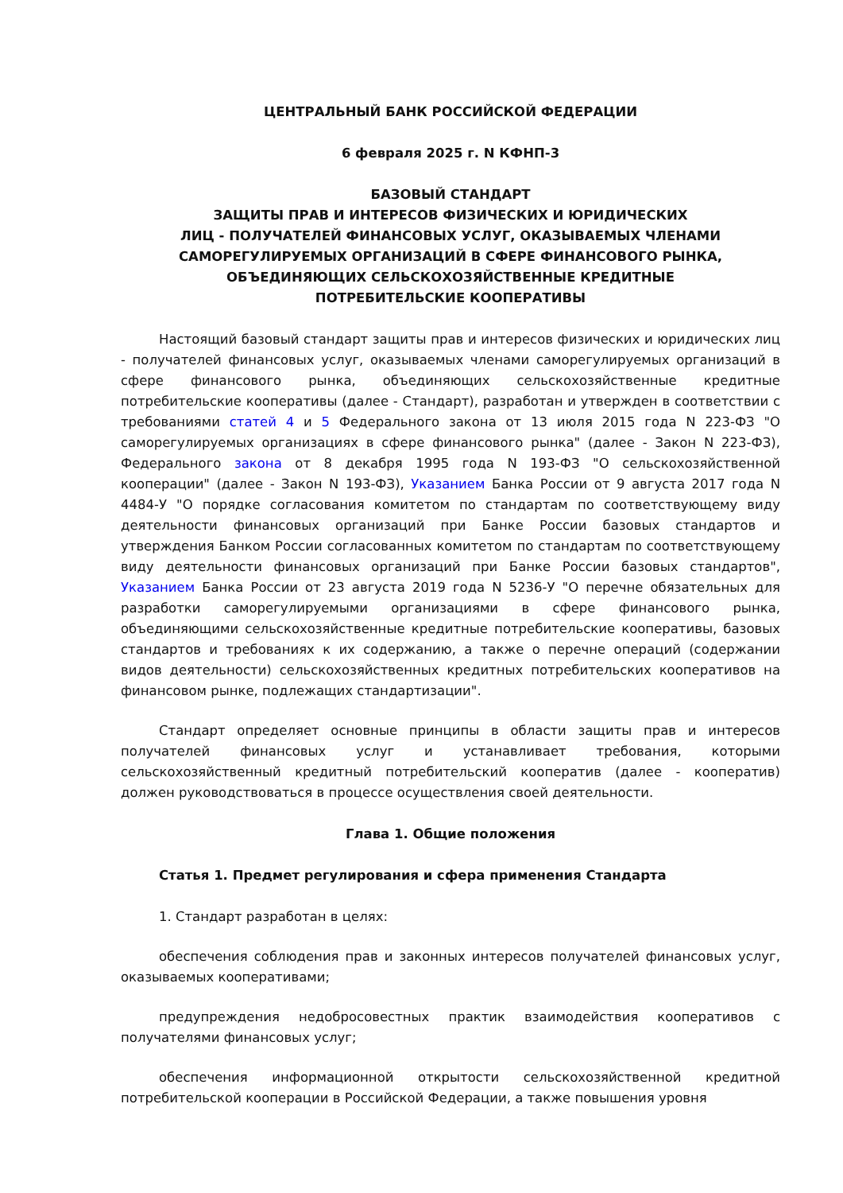ЦЕНТРАЛЬНЫЙ БАНК РОССИЙСКОЙ ФЕДЕРАЦИИ
6 февраля 2025 г. N КФНП-3
БАЗОВЫЙ СТАНДАРТ
ЗАЩИТЫ ПРАВ И ИНТЕРЕСОВ ФИЗИЧЕСКИХ И ЮРИДИЧЕСКИХ
ЛИЦ - ПОЛУЧАТЕЛЕЙ ФИНАНСОВЫХ УСЛУГ, ОКАЗЫВАЕМЫХ ЧЛЕНАМИ
САМОРЕГУЛИРУЕМЫХ ОРГАНИЗАЦИЙ В СФЕРЕ ФИНАНСОВОГО РЫНКА,
ОБЪЕДИНЯЮЩИХ СЕЛЬСКОХОЗЯЙСТВЕННЫЕ КРЕДИТНЫЕ
ПОТРЕБИТЕЛЬСКИЕ КООПЕРАТИВЫ
Настоящий базовый стандарт защиты прав и интересов физических и юридических лиц - получателей финансовых услуг, оказываемых членами саморегулируемых организаций в сфере финансового рынка, объединяющих сельскохозяйственные кредитные потребительские кооперативы (далее - Стандарт), разработан и утвержден в соответствии с требованиями статей 4 и 5 Федерального закона от 13 июля 2015 года N 223-ФЗ "О саморегулируемых организациях в сфере финансового рынка" (далее - Закон N 223-ФЗ), Федерального закона от 8 декабря 1995 года N 193-ФЗ "О сельскохозяйственной кооперации" (далее - Закон N 193-ФЗ), Указанием Банка России от 9 августа 2017 года N 4484-У "О порядке согласования комитетом по стандартам по соответствующему виду деятельности финансовых организаций при Банке России базовых стандартов и утверждения Банком России согласованных комитетом по стандартам по соответствующему виду деятельности финансовых организаций при Банке России базовых стандартов", Указанием Банка России от 23 августа 2019 года N 5236-У "О перечне обязательных для разработки саморегулируемыми организациями в сфере финансового рынка, объединяющими сельскохозяйственные кредитные потребительские кооперативы, базовых стандартов и требованиях к их содержанию, а также о перечне операций (содержании видов деятельности) сельскохозяйственных кредитных потребительских кооперативов на финансовом рынке, подлежащих стандартизации".
Стандарт определяет основные принципы в области защиты прав и интересов получателей финансовых услуг и устанавливает требования, которыми сельскохозяйственный кредитный потребительский кооператив (далее - кооператив) должен руководствоваться в процессе осуществления своей деятельности.
Глава 1. Общие положения
Статья 1. Предмет регулирования и сфера применения Стандарта
1. Стандарт разработан в целях:
обеспечения соблюдения прав и законных интересов получателей финансовых услуг, оказываемых кооперативами;
предупреждения недобросовестных практик взаимодействия кооперативов с получателями финансовых услуг;
обеспечения информационной открытости сельскохозяйственной кредитной потребительской кооперации в Российской Федерации, а также повышения уровня